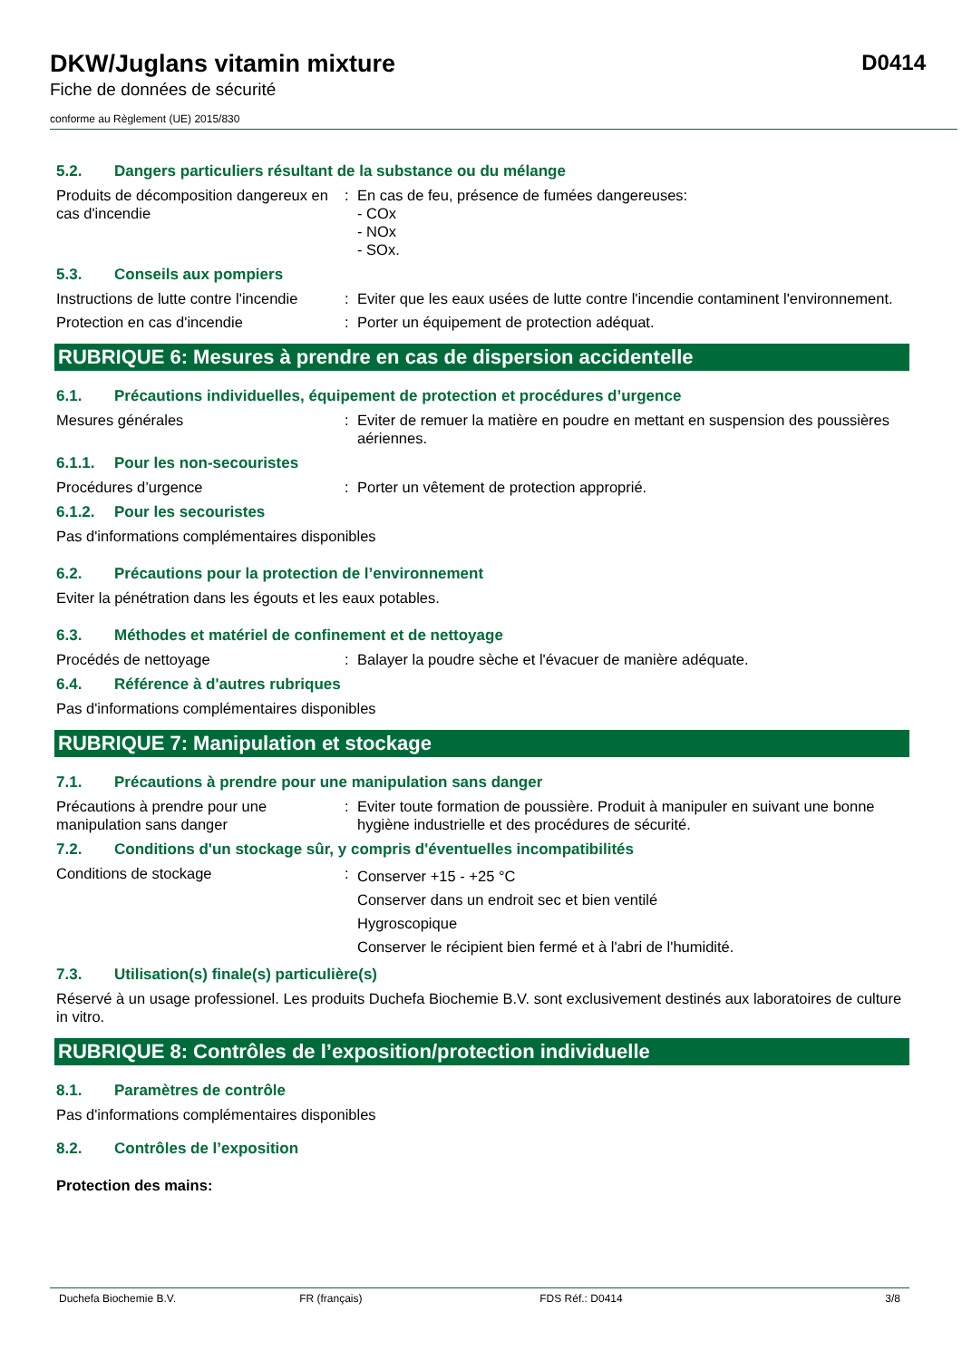DKW/Juglans vitamin mixture D0414
Fiche de données de sécurité
conforme au Règlement (UE) 2015/830
5.2. Dangers particuliers résultant de la substance ou du mélange
Produits de décomposition dangereux en cas d'incendie
: En cas de feu, présence de fumées dangereuses:
- COx
- NOx
- SOx.
5.3. Conseils aux pompiers
Instructions de lutte contre l'incendie
: Eviter que les eaux usées de lutte contre l'incendie contaminent l'environnement.
Protection en cas d'incendie : Porter un équipement de protection adéquat.
RUBRIQUE 6: Mesures à prendre en cas de dispersion accidentelle
6.1. Précautions individuelles, équipement de protection et procédures d’urgence
Mesures générales : Eviter de remuer la matière en poudre en mettant en suspension des poussières aériennes.
6.1.1. Pour les non-secouristes
Procédures d’urgence : Porter un vêtement de protection approprié.
6.1.2. Pour les secouristes
Pas d'informations complémentaires disponibles
6.2. Précautions pour la protection de l’environnement
Eviter la pénétration dans les égouts et les eaux potables.
6.3. Méthodes et matériel de confinement et de nettoyage
Procédés de nettoyage : Balayer la poudre sèche et l'évacuer de manière adéquate.
6.4. Référence à d'autres rubriques
Pas d'informations complémentaires disponibles
RUBRIQUE 7: Manipulation et stockage
7.1. Précautions à prendre pour une manipulation sans danger
Précautions à prendre pour une manipulation sans danger
: Eviter toute formation de poussière. Produit à manipuler en suivant une bonne hygiène industrielle et des procédures de sécurité.
7.2. Conditions d'un stockage sûr, y compris d'éventuelles incompatibilités
Conditions de stockage :
Conserver +15 - +25 °C
Conserver dans un endroit sec et bien ventilé
Hygroscopique
Conserver le récipient bien fermé et à l'abri de l'humidité.
7.3. Utilisation(s) finale(s) particulière(s)
Réservé à un usage professionel. Les produits Duchefa Biochemie B.V. sont exclusivement destinés aux laboratoires de culture in vitro.
RUBRIQUE 8: Contrôles de l’exposition/protection individuelle
8.1. Paramètres de contrôle
Pas d'informations complémentaires disponibles
8.2. Contrôles de l’exposition
Protection des mains:
Duchefa Biochemie B.V. FR (français) FDS Réf.: D0414 3/8